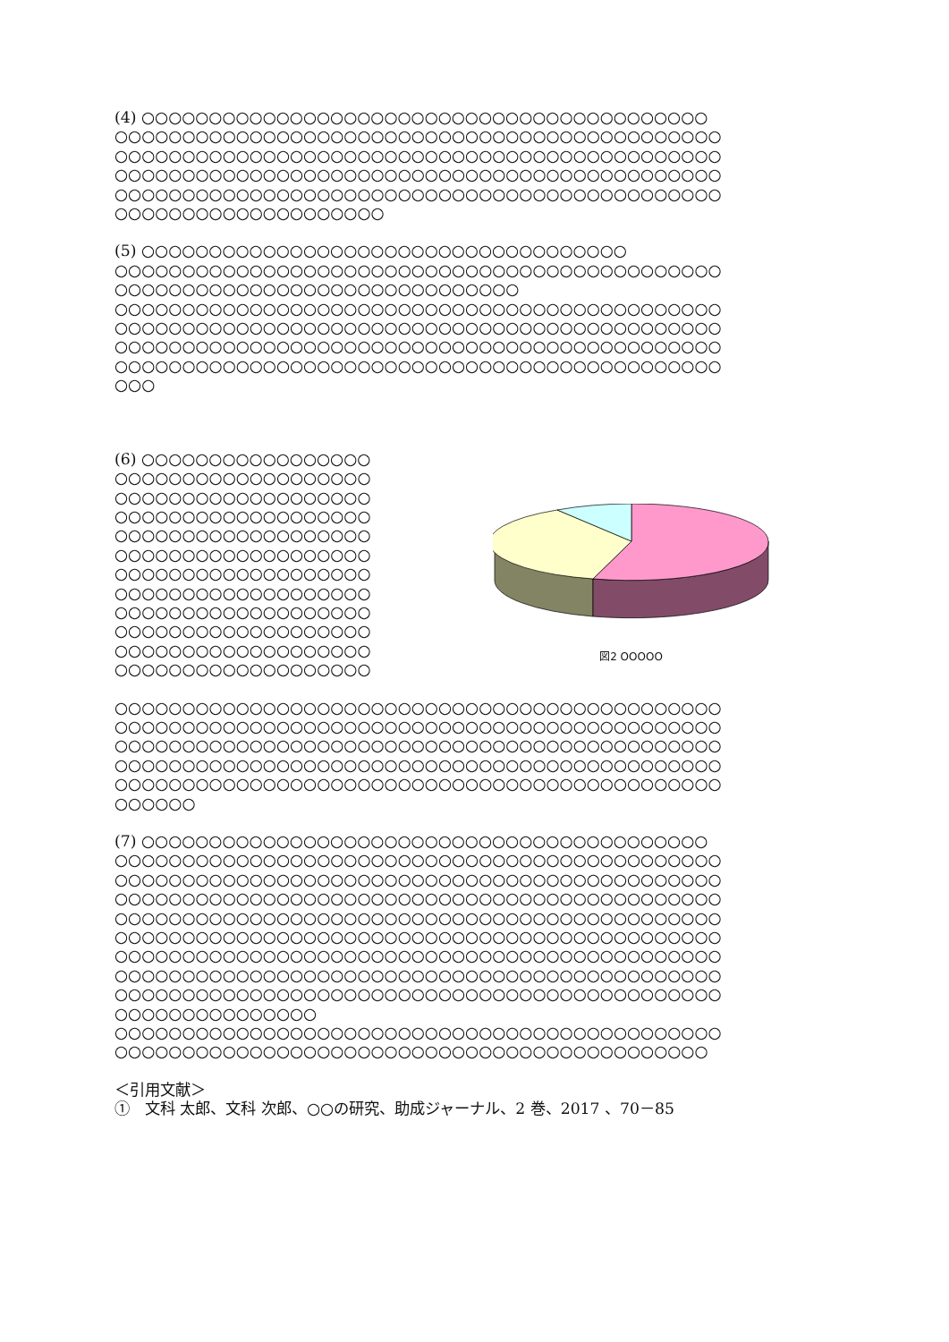(4) ○○○○○○○○○○○○○○○○○○○○○○○○○○○○○○○○○○○○○○○○○○
○○○○○○○○○○○○○○○○○○○○○○○○○○○○○○○○○○○○○○○○○○○○○
○○○○○○○○○○○○○○○○○○○○○○○○○○○○○○○○○○○○○○○○○○○○○
○○○○○○○○○○○○○○○○○○○○○○○○○○○○○○○○○○○○○○○○○○○○○
○○○○○○○○○○○○○○○○○○○○○○○○○○○○○○○○○○○○○○○○○○○○○
○○○○○○○○○○○○○○○○○○○○
(5) ○○○○○○○○○○○○○○○○○○○○○○○○○○○○○○○○○○○○
○○○○○○○○○○○○○○○○○○○○○○○○○○○○○○○○○○○○○○○○○○○○○
○○○○○○○○○○○○○○○○○○○○○○○○○○○○○○
○○○○○○○○○○○○○○○○○○○○○○○○○○○○○○○○○○○○○○○○○○○○○
○○○○○○○○○○○○○○○○○○○○○○○○○○○○○○○○○○○○○○○○○○○○○
○○○○○○○○○○○○○○○○○○○○○○○○○○○○○○○○○○○○○○○○○○○○○
○○○○○○○○○○○○○○○○○○○○○○○○○○○○○○○○○○○○○○○○○○○○○
○○○
(6) ○○○○○○○○○○○○○○○○○
○○○○○○○○○○○○○○○○○○○
○○○○○○○○○○○○○○○○○○○
○○○○○○○○○○○○○○○○○○○
○○○○○○○○○○○○○○○○○○○
○○○○○○○○○○○○○○○○○○○
○○○○○○○○○○○○○○○○○○○
○○○○○○○○○○○○○○○○○○○
○○○○○○○○○○○○○○○○○○○
○○○○○○○○○○○○○○○○○○○
○○○○○○○○○○○○○○○○○○○
○○○○○○○○○○○○○○○○○○○
図2 OOOOO
○○○○○○○○○○○○○○○○○○○○○○○○○○○○○○○○○○○○○○○○○○○○○
○○○○○○○○○○○○○○○○○○○○○○○○○○○○○○○○○○○○○○○○○○○○○
○○○○○○○○○○○○○○○○○○○○○○○○○○○○○○○○○○○○○○○○○○○○○
○○○○○○○○○○○○○○○○○○○○○○○○○○○○○○○○○○○○○○○○○○○○○
○○○○○○○○○○○○○○○○○○○○○○○○○○○○○○○○○○○○○○○○○○○○○
○○○○○○
(7) ○○○○○○○○○○○○○○○○○○○○○○○○○○○○○○○○○○○○○○○○○○
○○○○○○○○○○○○○○○○○○○○○○○○○○○○○○○○○○○○○○○○○○○○○
○○○○○○○○○○○○○○○○○○○○○○○○○○○○○○○○○○○○○○○○○○○○○
○○○○○○○○○○○○○○○○○○○○○○○○○○○○○○○○○○○○○○○○○○○○○
○○○○○○○○○○○○○○○○○○○○○○○○○○○○○○○○○○○○○○○○○○○○○
○○○○○○○○○○○○○○○○○○○○○○○○○○○○○○○○○○○○○○○○○○○○○
○○○○○○○○○○○○○○○○○○○○○○○○○○○○○○○○○○○○○○○○○○○○○
○○○○○○○○○○○○○○○○○○○○○○○○○○○○○○○○○○○○○○○○○○○○○
○○○○○○○○○○○○○○○○○○○○○○○○○○○○○○○○○○○○○○○○○○○○○
○○○○○○○○○○○○○○○
○○○○○○○○○○○○○○○○○○○○○○○○○○○○○○○○○○○○○○○○○○○○○
○○○○○○○○○○○○○○○○○○○○○○○○○○○○○○○○○○○○○○○○○○○○
＜引用文献＞
①　文科 太郎、文科 次郎、○○の研究、助成ジャーナル、2 巻、2017 、70－85